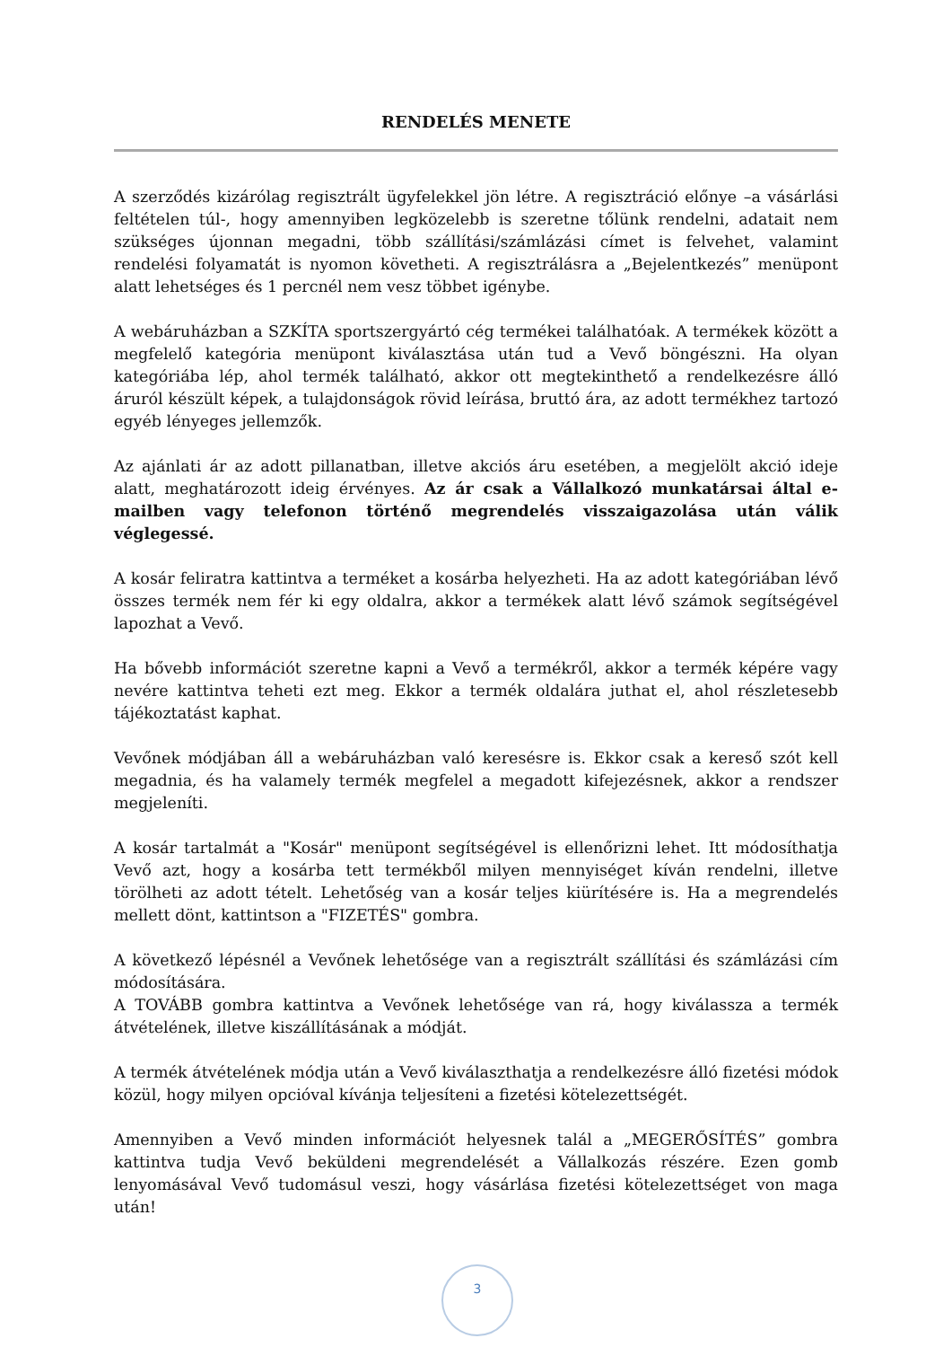RENDELÉS MENETE
A szerződés kizárólag regisztrált ügyfelekkel jön létre. A regisztráció előnye –a vásárlási feltételen túl-, hogy amennyiben legközelebb is szeretne tőlünk rendelni, adatait nem szükséges újonnan megadni, több szállítási/számlázási címet is felvehet, valamint rendelési folyamatát is nyomon követheti. A regisztrálásra a „Bejelentkezés” menüpont alatt lehetséges és 1 percnél nem vesz többet igénybe.
A webáruházban a SZKÍTA sportszergyártó cég termékei találhatóak. A termékek között a megfelelő kategória menüpont kiválasztása után tud a Vevő böngészni. Ha olyan kategóriába lép, ahol termék található, akkor ott megtekinthető a rendelkezésre álló áruról készült képek, a tulajdonságok rövid leírása, bruttó ára, az adott termékhez tartozó egyéb lényeges jellemzők.
Az ajánlati ár az adott pillanatban, illetve akciós áru esetében, a megjelölt akció ideje alatt, meghatározott ideig érvényes. Az ár csak a Vállalkozó munkatársai által e-mailben vagy telefonon történő megrendelés visszaigazolása után válik véglegessé.
A kosár feliratra kattintva a terméket a kosárba helyezheti. Ha az adott kategóriában lévő összes termék nem fér ki egy oldalra, akkor a termékek alatt lévő számok segítségével lapozhat a Vevő.
Ha bővebb információt szeretne kapni a Vevő a termékről, akkor a termék képére vagy nevére kattintva teheti ezt meg. Ekkor a termék oldalára juthat el, ahol részletesebb tájékoztatást kaphat.
Vevőnek módjában áll a webáruházban való keresésre is. Ekkor csak a kereső szót kell megadnia, és ha valamely termék megfelel a megadott kifejezésnek, akkor a rendszer megjeleníti.
A kosár tartalmát a "Kosár" menüpont segítségével is ellenőrizni lehet. Itt módosíthatja Vevő azt, hogy a kosárba tett termékből milyen mennyiséget kíván rendelni, illetve törölheti az adott tételt. Lehetőség van a kosár teljes kiürítésére is. Ha a megrendelés mellett dönt, kattintson a "FIZETÉS" gombra.
A következő lépésnél a Vevőnek lehetősége van a regisztrált szállítási és számlázási cím módosítására.
A TOVÁBB gombra kattintva a Vevőnek lehetősége van rá, hogy kiválassza a termék átvételének, illetve kiszállításának a módját.
A termék átvételének módja után a Vevő kiválaszthatja a rendelkezésre álló fizetési módok közül, hogy milyen opcióval kívánja teljesíteni a fizetési kötelezettségét.
Amennyiben a Vevő minden információt helyesnek talál a „MEGERŐSÍTÉS” gombra kattintva tudja Vevő beküldeni megrendelését a Vállalkozás részére. Ezen gomb lenyomásával Vevő tudomásul veszi, hogy vásárlása fizetési kötelezettséget von maga után!
3